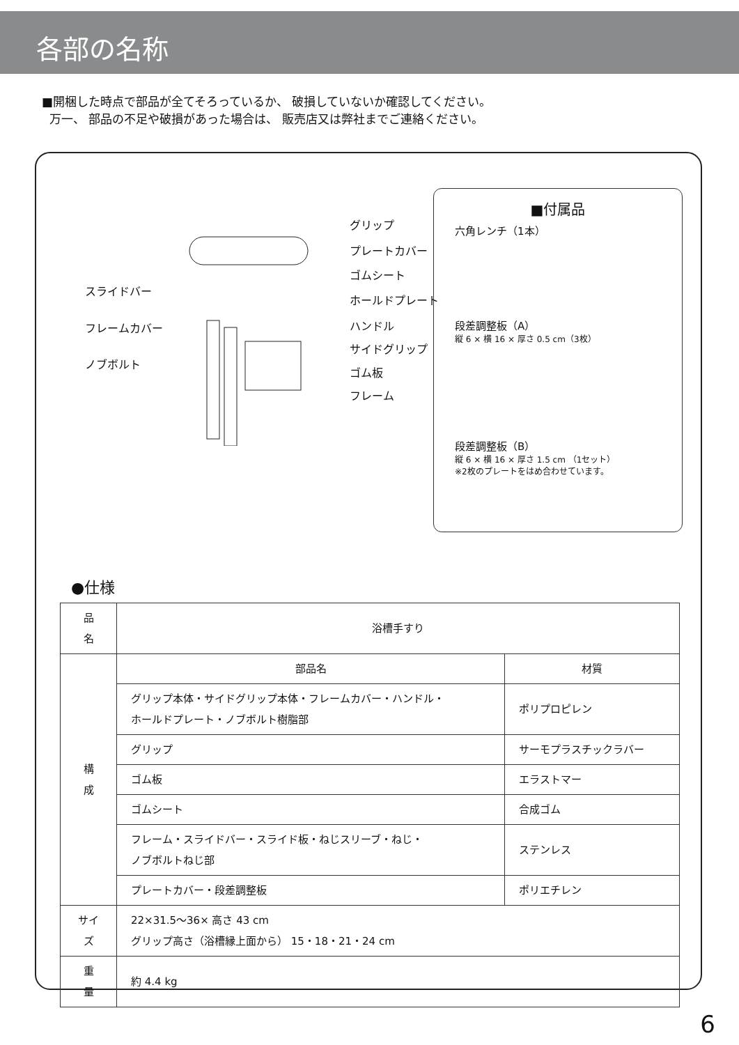各部の名称
■開梱した時点で部品が全てそろっているか、 破損していないか確認してください。
万一、 部品の不足や破損があった場合は、 販売店又は弊社までご連絡ください。
グリップ
プレートカバー
ゴムシート
スライドバー
ホールドプレート
フレームカバー ハンドル
サイドグリップ
ノブボルト
ゴム板
フレーム
■付属品
六角レンチ（1本）
段差調整板（A）
縦 6 × 横 16 × 厚さ 0.5 cm（3枚）
段差調整板（B）
縦 6 × 横 16 × 厚さ 1.5 cm （1セット）
※2枚のプレートをはめ合わせています。
●仕様
| 品 名 | 浴槽手すり | |
| 構 成 | 部品名 | 材質 |
| | グリップ本体・サイドグリップ本体・フレームカバー・ハンドル・ ホールドプレート・ノブボルト樹脂部 | ポリプロピレン |
| | グリップ | サーモプラスチックラバー |
| | ゴム板 | エラストマー |
| | ゴムシート | 合成ゴム |
| | フレーム・スライドバー・スライド板・ねじスリーブ・ねじ・ ノブボルトねじ部 | ステンレス |
| | プレートカバー・段差調整板 | ポリエチレン |
| サイズ | 22×31.5～36× 高さ 43 cm グリップ高さ（浴槽縁上面から） 15・18・21・24 cm | |
| 重 量 | 約 4.4 kg | |
6